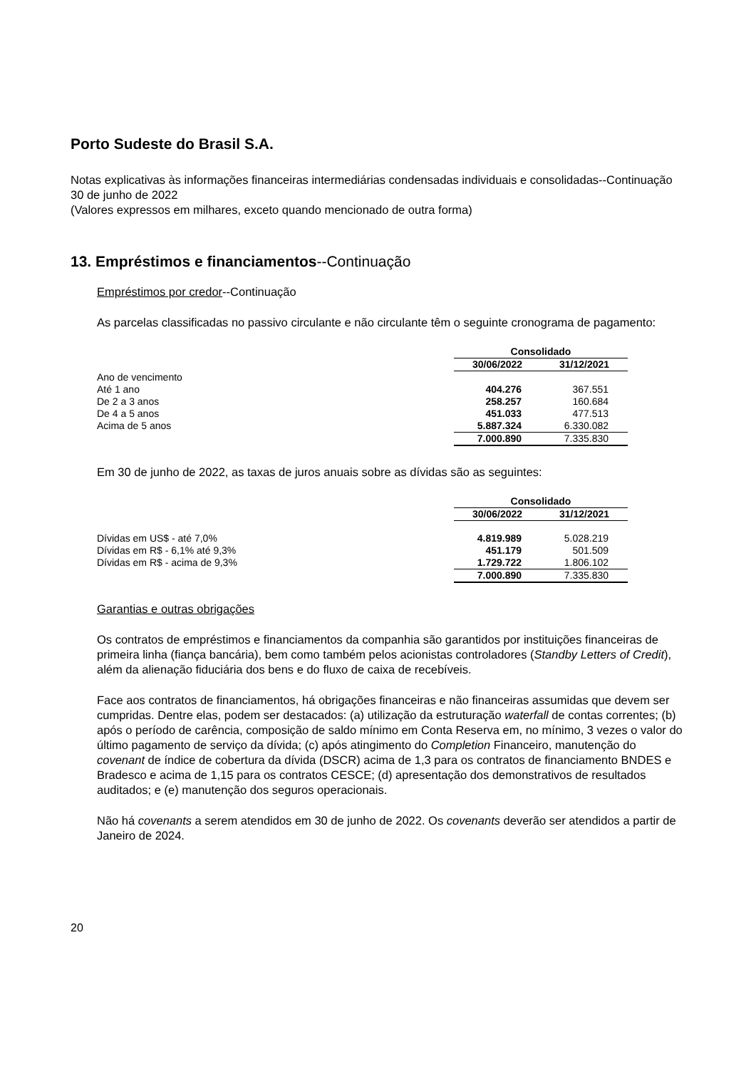Porto Sudeste do Brasil S.A.
Notas explicativas às informações financeiras intermediárias condensadas individuais e consolidadas--Continuação
30 de junho de 2022
(Valores expressos em milhares, exceto quando mencionado de outra forma)
13. Empréstimos e financiamentos--Continuação
Empréstimos por credor--Continuação
As parcelas classificadas no passivo circulante e não circulante têm o seguinte cronograma de pagamento:
| | Consolidado | |
| | 30/06/2022 | 31/12/2021 |
| Ano de vencimento | | |
| Até 1 ano | 404.276 | 367.551 |
| De 2 a 3 anos | 258.257 | 160.684 |
| De 4 a 5 anos | 451.033 | 477.513 |
| Acima de 5 anos | 5.887.324 | 6.330.082 |
| | 7.000.890 | 7.335.830 |
Em 30 de junho de 2022, as taxas de juros anuais sobre as dívidas são as seguintes:
| | Consolidado | |
| | 30/06/2022 | 31/12/2021 |
| Dívidas em US$ - até 7,0% | 4.819.989 | 5.028.219 |
| Dívidas em R$ - 6,1% até 9,3% | 451.179 | 501.509 |
| Dívidas em R$ - acima de 9,3% | 1.729.722 | 1.806.102 |
| | 7.000.890 | 7.335.830 |
Garantias e outras obrigações
Os contratos de empréstimos e financiamentos da companhia são garantidos por instituições financeiras de primeira linha (fiança bancária), bem como também pelos acionistas controladores (Standby Letters of Credit), além da alienação fiduciária dos bens e do fluxo de caixa de recebíveis.
Face aos contratos de financiamentos, há obrigações financeiras e não financeiras assumidas que devem ser cumpridas. Dentre elas, podem ser destacados: (a) utilização da estruturação waterfall de contas correntes; (b) após o período de carência, composição de saldo mínimo em Conta Reserva em, no mínimo, 3 vezes o valor do último pagamento de serviço da dívida; (c) após atingimento do Completion Financeiro, manutenção do covenant de índice de cobertura da dívida (DSCR) acima de 1,3 para os contratos de financiamento BNDES e Bradesco e acima de 1,15 para os contratos CESCE; (d) apresentação dos demonstrativos de resultados auditados; e (e) manutenção dos seguros operacionais.
Não há covenants a serem atendidos em 30 de junho de 2022. Os covenants deverão ser atendidos a partir de Janeiro de 2024.
20